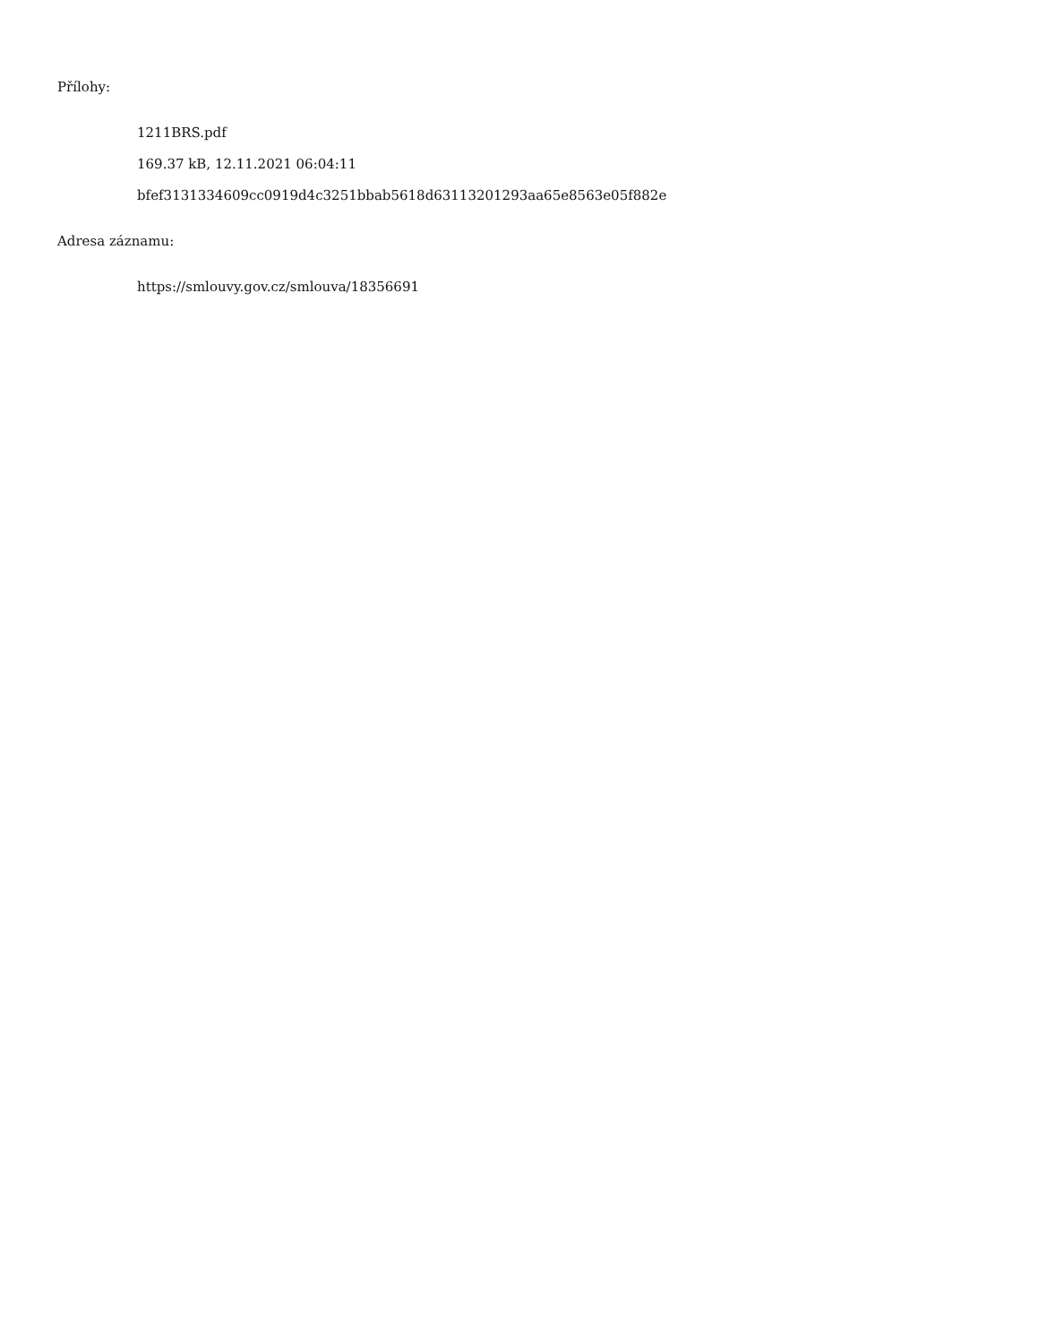Přílohy:
1211BRS.pdf
169.37 kB, 12.11.2021 06:04:11
bfef3131334609cc0919d4c3251bbab5618d63113201293aa65e8563e05f882e
Adresa záznamu:
https://smlouvy.gov.cz/smlouva/18356691